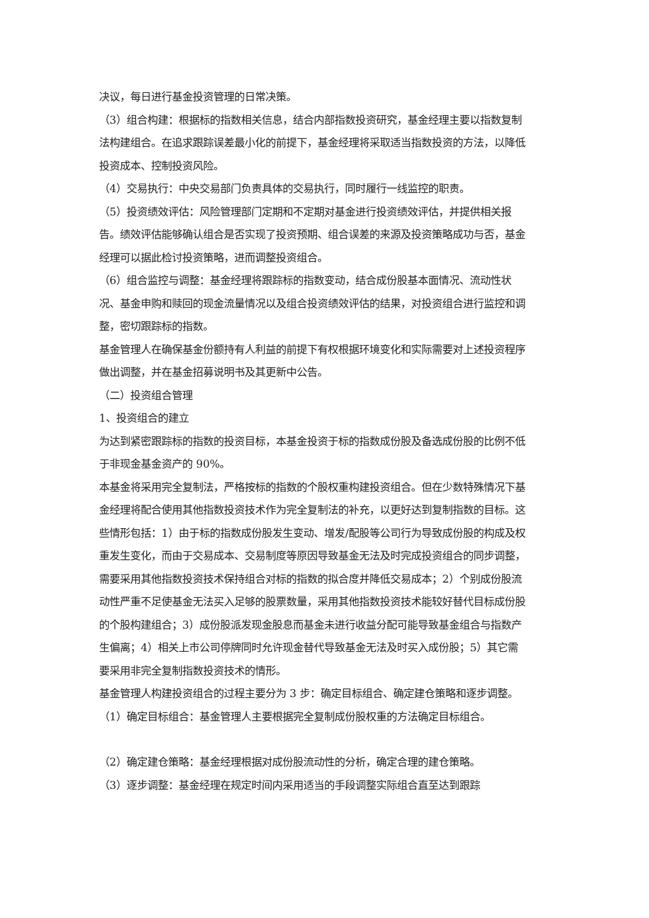决议，每日进行基金投资管理的日常决策。
（3）组合构建：根据标的指数相关信息，结合内部指数投资研究，基金经理主要以指数复制法构建组合。在追求跟踪误差最小化的前提下，基金经理将采取适当指数投资的方法，以降低投资成本、控制投资风险。
（4）交易执行：中央交易部门负责具体的交易执行，同时履行一线监控的职责。
（5）投资绩效评估：风险管理部门定期和不定期对基金进行投资绩效评估，并提供相关报告。绩效评估能够确认组合是否实现了投资预期、组合误差的来源及投资策略成功与否，基金经理可以据此检讨投资策略，进而调整投资组合。
（6）组合监控与调整：基金经理将跟踪标的指数变动，结合成份股基本面情况、流动性状况、基金申购和赎回的现金流量情况以及组合投资绩效评估的结果，对投资组合进行监控和调整，密切跟踪标的指数。
基金管理人在确保基金份额持有人利益的前提下有权根据环境变化和实际需要对上述投资程序做出调整，并在基金招募说明书及其更新中公告。
（二）投资组合管理
1、投资组合的建立
为达到紧密跟踪标的指数的投资目标，本基金投资于标的指数成份股及备选成份股的比例不低于非现金基金资产的 90%。
本基金将采用完全复制法，严格按标的指数的个股权重构建投资组合。但在少数特殊情况下基金经理将配合使用其他指数投资技术作为完全复制法的补充，以更好达到复制指数的目标。这些情形包括：1）由于标的指数成份股发生变动、增发/配股等公司行为导致成份股的构成及权重发生变化，而由于交易成本、交易制度等原因导致基金无法及时完成投资组合的同步调整，需要采用其他指数投资技术保持组合对标的指数的拟合度并降低交易成本；2）个别成份股流动性严重不足使基金无法买入足够的股票数量，采用其他指数投资技术能较好替代目标成份股的个股构建组合；3）成份股派发现金股息而基金未进行收益分配可能导致基金组合与指数产生偏离；4）相关上市公司停牌同时允许现金替代导致基金无法及时买入成份股；5）其它需要采用非完全复制指数投资技术的情形。
基金管理人构建投资组合的过程主要分为 3 步：确定目标组合、确定建仓策略和逐步调整。
（1）确定目标组合：基金管理人主要根据完全复制成份股权重的方法确定目标组合。
（2）确定建仓策略：基金经理根据对成份股流动性的分析，确定合理的建仓策略。
（3）逐步调整：基金经理在规定时间内采用适当的手段调整实际组合直至达到跟踪